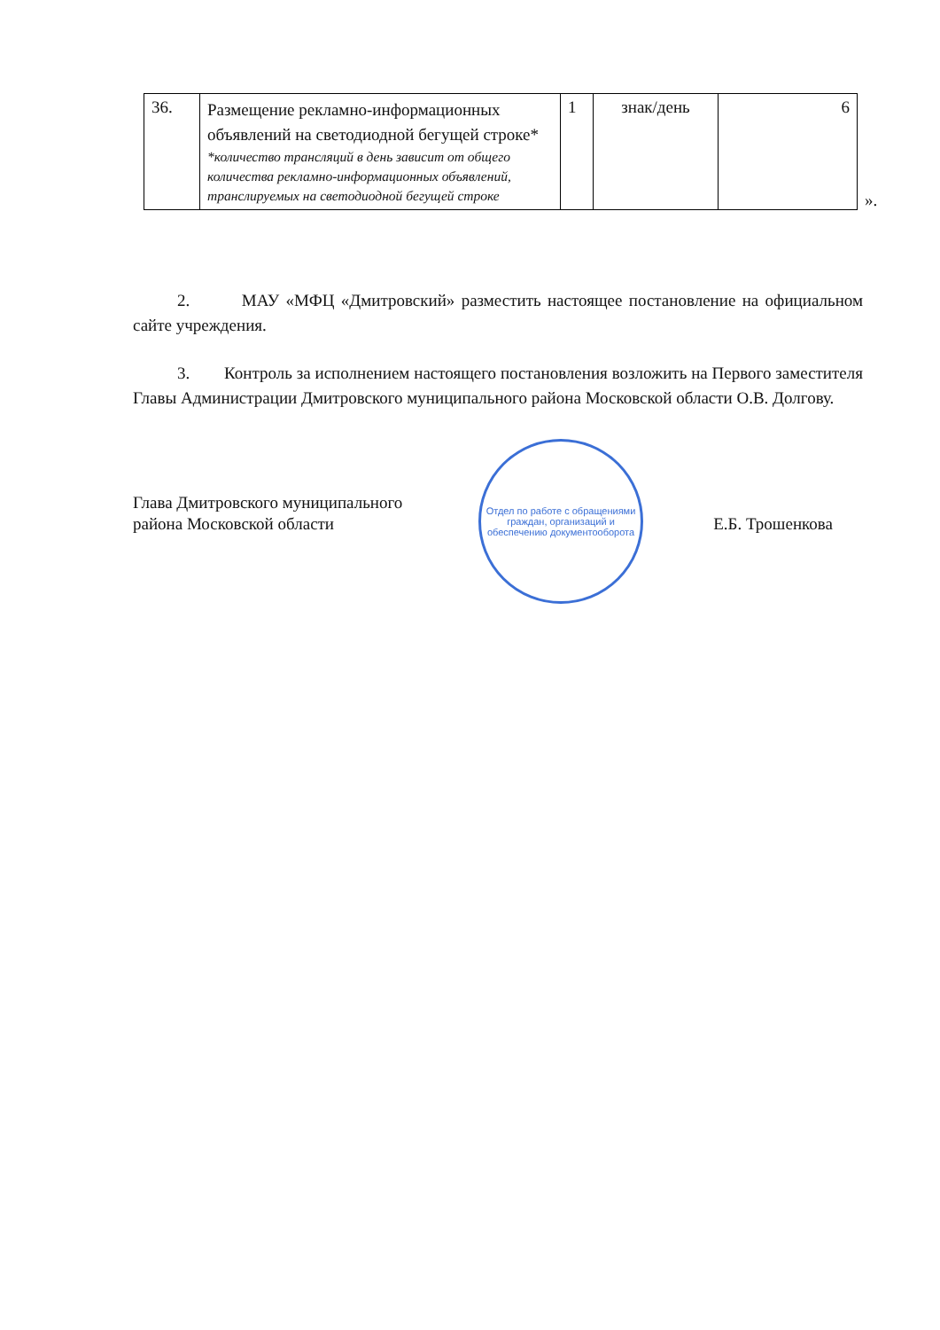| 36. | Размещение рекламно-информационных объявлений на светодиодной бегущей строке* *количество трансляций в день зависит от общего количества рекламно-информационных объявлений, транслируемых на светодиодной бегущей строке | 1 | знак/день | 6 |
».
2. МАУ «МФЦ «Дмитровский» разместить настоящее постановление на официальном сайте учреждения.
3. Контроль за исполнением настоящего постановления возложить на Первого заместителя Главы Администрации Дмитровского муниципального района Московской области О.В. Долгову.
Отдел по работе с обращениями граждан, организаций и обеспечению документооборота
Глава Дмитровского муниципального
района Московской области
Е.Б. Трошенкова